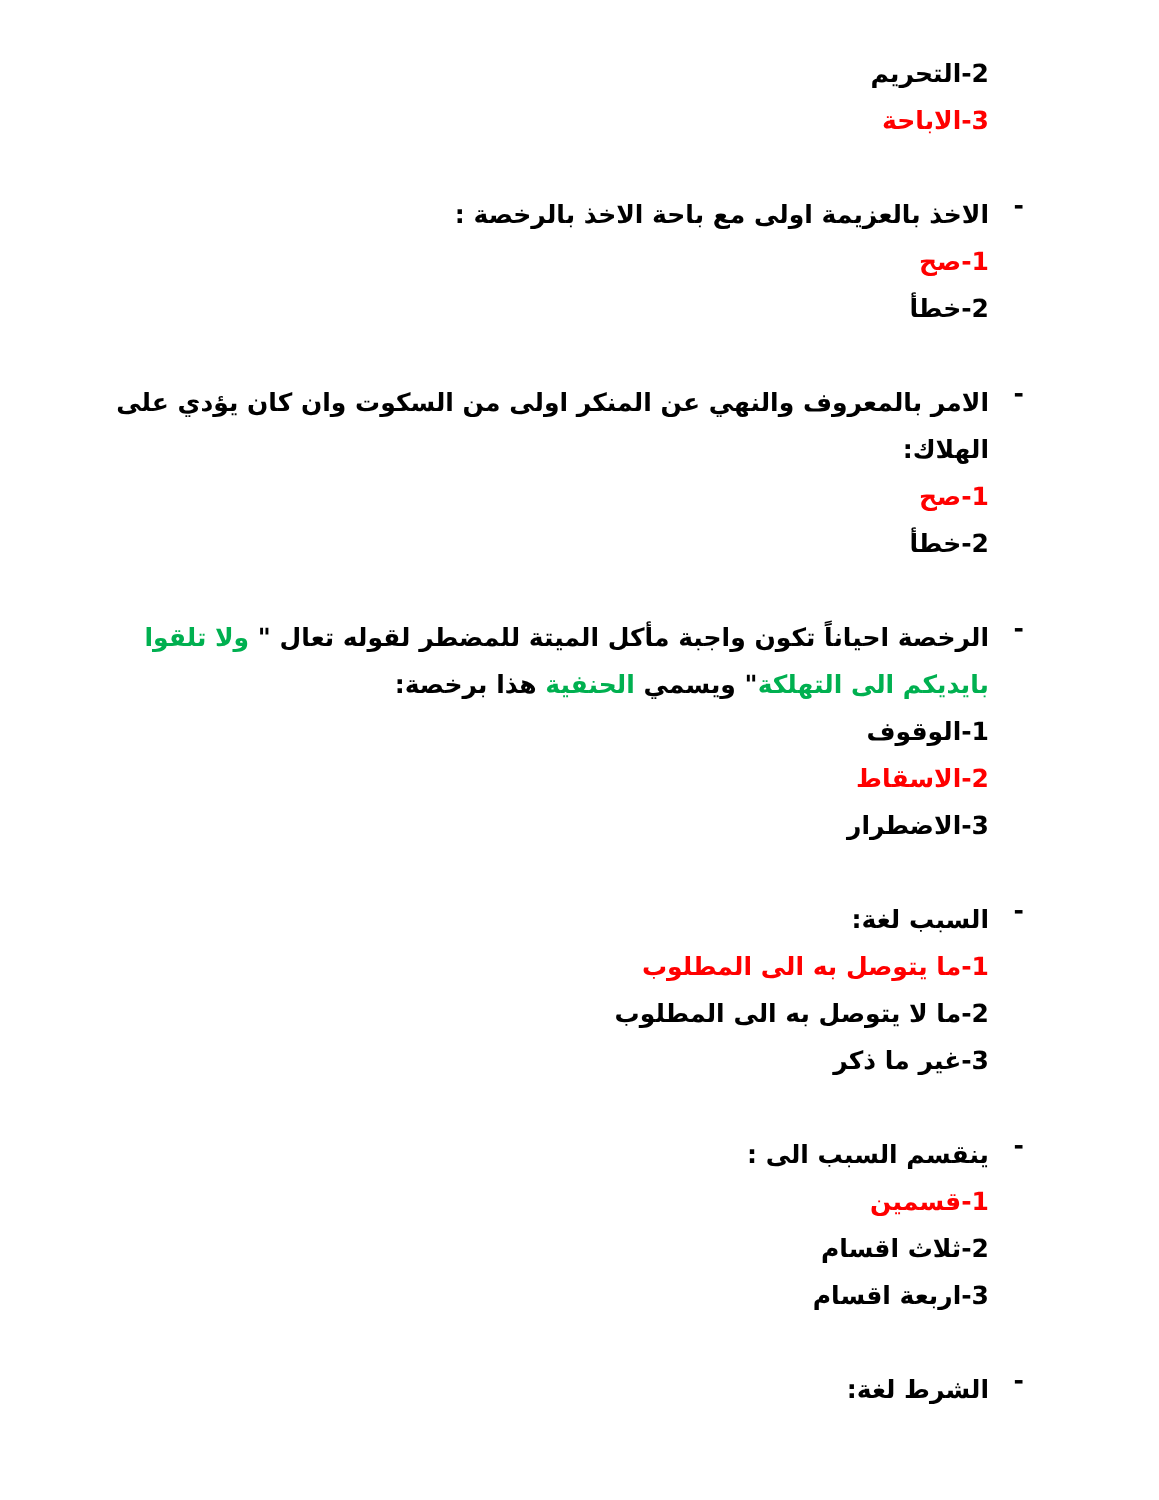2-التحريم
3-الاباحة
-
الاخذ بالعزيمة اولى مع باحة الاخذ بالرخصة :
1-صح
2-خطأ
-
الامر بالمعروف والنهي عن المنكر اولى من السكوت وان كان يؤدي على الهلاك:
1-صح
2-خطأ
-
الرخصة احياناً تكون واجبة مأكل الميتة للمضطر لقوله تعال " ولا تلقوا بايديكم الى التهلكة" ويسمي الحنفية هذا برخصة:
1-الوقوف
2-الاسقاط
3-الاضطرار
-
السبب لغة:
1-ما يتوصل به الى المطلوب
2-ما لا يتوصل به الى المطلوب
3-غير ما ذكر
-
ينقسم السبب الى :
1-قسمين
2-ثلاث اقسام
3-اربعة اقسام
-
الشرط لغة: